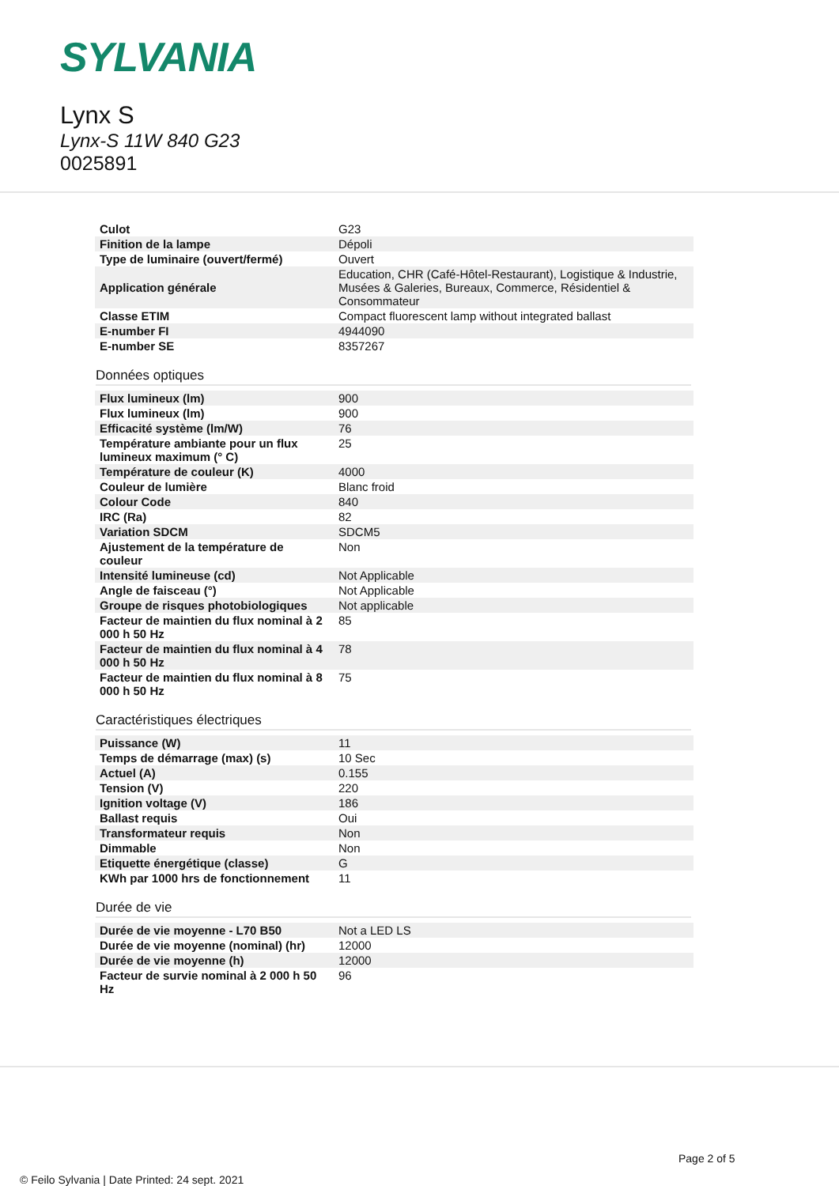SYLVANIA
Lynx S
Lynx-S 11W 840 G23
0025891
| Culot | G23 |
| Finition de la lampe | Dépoli |
| Type de luminaire (ouvert/fermé) | Ouvert |
| Application générale | Education, CHR (Café-Hôtel-Restaurant), Logistique & Industrie, Musées & Galeries, Bureaux, Commerce, Résidentiel & Consommateur |
| Classe ETIM | Compact fluorescent lamp without integrated ballast |
| E-number FI | 4944090 |
| E-number SE | 8357267 |
Données optiques
| Flux lumineux (lm) | 900 |
| Flux lumineux (lm) | 900 |
| Efficacité système (lm/W) | 76 |
| Température ambiante pour un flux lumineux maximum (° C) | 25 |
| Température de couleur (K) | 4000 |
| Couleur de lumière | Blanc froid |
| Colour Code | 840 |
| IRC (Ra) | 82 |
| Variation SDCM | SDCM5 |
| Ajustement de la température de couleur | Non |
| Intensité lumineuse (cd) | Not Applicable |
| Angle de faisceau (°) | Not Applicable |
| Groupe de risques photobiologiques | Not applicable |
| Facteur de maintien du flux nominal à 2 000 h 50 Hz | 85 |
| Facteur de maintien du flux nominal à 4 000 h 50 Hz | 78 |
| Facteur de maintien du flux nominal à 8 000 h 50 Hz | 75 |
Caractéristiques électriques
| Puissance (W) | 11 |
| Temps de démarrage (max) (s) | 10 Sec |
| Actuel (A) | 0.155 |
| Tension (V) | 220 |
| Ignition voltage (V) | 186 |
| Ballast requis | Oui |
| Transformateur requis | Non |
| Dimmable | Non |
| Etiquette énergétique (classe) | G |
| KWh par 1000 hrs de fonctionnement | 11 |
Durée de vie
| Durée de vie moyenne - L70 B50 | Not a LED LS |
| Durée de vie moyenne (nominal) (hr) | 12000 |
| Durée de vie moyenne (h) | 12000 |
| Facteur de survie nominal à 2 000 h 50 Hz | 96 |
Page 2 of 5
© Feilo Sylvania | Date Printed: 24 sept. 2021